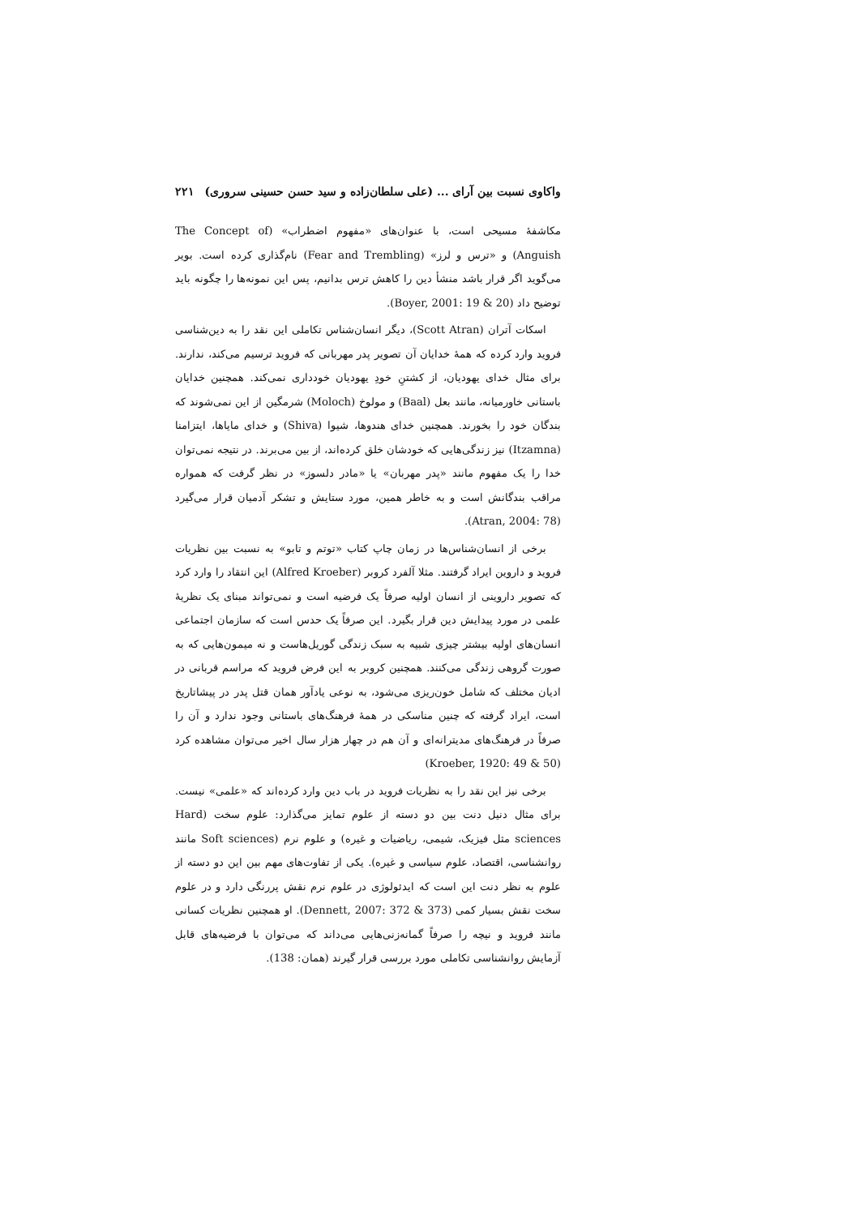واکاوی نسبت بین آرای ... (علی سلطان‌زاده و سید حسن حسینی سروری) ۲۲۱
مکاشفهٔ مسیحی است، با عنوان‌های «مفهوم اضطراب» (The Concept of Anguish) و «ترس و لرز» (Fear and Trembling) نام‌گذاری کرده است. بویر می‌گوید اگر قرار باشد منشأ دین را کاهش ترس بدانیم، پس این نمونه‌ها را چگونه باید توضیح داد (Boyer, 2001: 19 & 20).
اسکات آتران (Scott Atran)، دیگر انسان‌شناس تکاملی این نقد را به دین‌شناسی فروید وارد کرده که همهٔ خدایان آن تصویر پدر مهربانی که فروید ترسیم می‌کند، ندارند. برای مثال خدای یهودیان، از کشتنِ خودِ یهودیان خودداری نمی‌کند. همچنین خدایان باستانی خاورمیانه، مانند بعل (Baal) و مولوخ (Moloch) شرمگین از این نمی‌شوند که بندگان خود را بخورند. همچنین خدای هندوها، شیوا (Shiva) و خدای مایاها، ایتزامنا (Itzamna) نیز زندگی‌هایی که خودشان خلق کرده‌اند، از بین می‌برند. در نتیجه نمی‌توان خدا را یک مفهوم مانند «پدر مهربان» یا «مادر دلسوز» در نظر گرفت که همواره مراقب بندگانش است و به خاطر همین، مورد ستایش و تشکر آدمیان قرار می‌گیرد (Atran, 2004: 78).
برخی از انسان‌شناس‌ها در زمان چاپ کتاب «توتم و تابو» به نسبت بین نظریات فروید و داروین ایراد گرفتند. مثلا آلفرد کروبر (Alfred Kroeber) این انتقاد را وارد کرد که تصویر داروینی از انسان اولیه صرفاً یک فرضیه است و نمی‌تواند مبنای یک نظریهٔ علمی در مورد پیدایش دین قرار بگیرد. این صرفاً یک حدس است که سازمان اجتماعی انسان‌های اولیه بیشتر چیزی شبیه به سبک زندگی گوریل‌هاست و نه میمون‌هایی که به صورت گروهی زندگی می‌کنند. همچنین کروبر به این فرض فروید که مراسم قربانی در ادیان مختلف که شامل خون‌ریزی می‌شود، به نوعی یادآور همان قتل پدر در پیشاتاریخ است، ایراد گرفته که چنین مناسکی در همهٔ فرهنگ‌های باستانی وجود ندارد و آن را صرفاً در فرهنگ‌های مدیترانه‌ای و آن هم در چهار هزار سال اخیر می‌توان مشاهده کرد (Kroeber, 1920: 49 & 50)
برخی نیز این نقد را به نظریات فروید در باب دین وارد کرده‌اند که «علمی» نیست. برای مثال دنیل دنت بین دو دسته از علوم تمایز می‌گذارد: علوم سخت (Hard sciences مثل فیزیک، شیمی، ریاضیات و غیره) و علوم نرم (Soft sciences مانند روانشناسی، اقتصاد، علوم سیاسی و غیره). یکی از تفاوت‌های مهم بین این دو دسته از علوم به نظر دنت این است که ایدئولوژی در علوم نرم نقش پررنگی دارد و در علوم سخت نقش بسیار کمی (Dennett, 2007: 372 & 373). او همچنین نظریات کسانی مانند فروید و نیچه را صرفاً گمانه‌زنی‌هایی می‌داند که می‌توان با فرضیه‌های قابل آزمایش روانشناسی تکاملی مورد بررسی قرار گیرند (همان: 138).